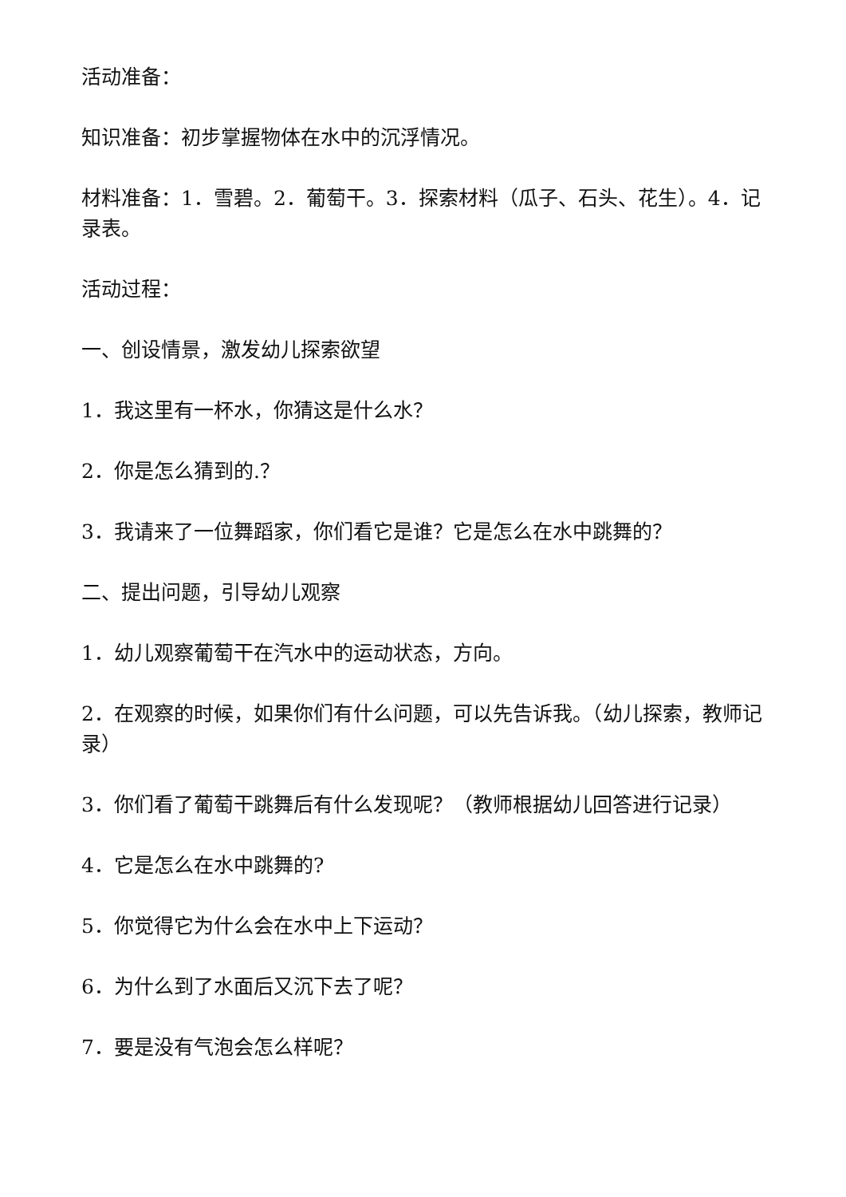活动准备：
知识准备：初步掌握物体在水中的沉浮情况。
材料准备：1．雪碧。2．葡萄干。3．探索材料（瓜子、石头、花生）。4．记录表。
活动过程：
一、创设情景，激发幼儿探索欲望
1．我这里有一杯水，你猜这是什么水？
2．你是怎么猜到的.？
3．我请来了一位舞蹈家，你们看它是谁？它是怎么在水中跳舞的？
二、提出问题，引导幼儿观察
1．幼儿观察葡萄干在汽水中的运动状态，方向。
2．在观察的时候，如果你们有什么问题，可以先告诉我。（幼儿探索，教师记录）
3．你们看了葡萄干跳舞后有什么发现呢？（教师根据幼儿回答进行记录）
4．它是怎么在水中跳舞的?
5．你觉得它为什么会在水中上下运动？
6．为什么到了水面后又沉下去了呢？
7．要是没有气泡会怎么样呢？